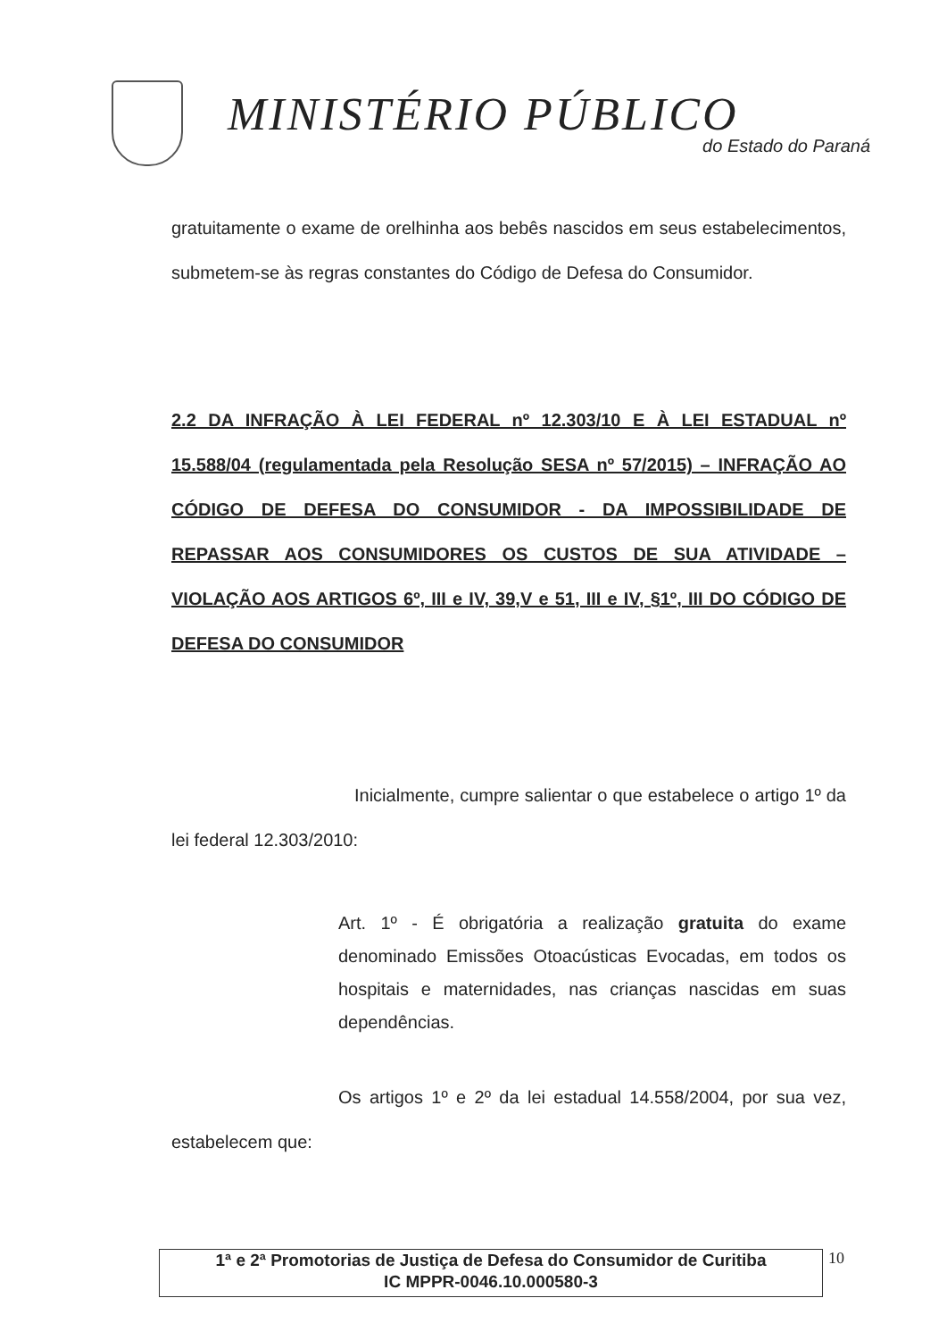MINISTÉRIO PÚBLICO
do Estado do Paraná
gratuitamente o exame de orelhinha aos bebês nascidos em seus estabelecimentos, submetem-se às regras constantes do Código de Defesa do Consumidor.
2.2 DA INFRAÇÃO À LEI FEDERAL nº 12.303/10 E À LEI ESTADUAL nº 15.588/04 (regulamentada pela Resolução SESA nº 57/2015) – INFRAÇÃO AO CÓDIGO DE DEFESA DO CONSUMIDOR - DA IMPOSSIBILIDADE DE REPASSAR AOS CONSUMIDORES OS CUSTOS DE SUA ATIVIDADE – VIOLAÇÃO AOS ARTIGOS 6º, III e IV, 39,V e 51, III e IV, §1º, III DO CÓDIGO DE DEFESA DO CONSUMIDOR
Inicialmente, cumpre salientar o que estabelece o artigo 1º da lei federal 12.303/2010:
Art. 1º - É obrigatória a realização gratuita do exame denominado Emissões Otoacústicas Evocadas, em todos os hospitais e maternidades, nas crianças nascidas em suas dependências.
Os artigos 1º e 2º da lei estadual 14.558/2004, por sua vez, estabelecem que:
1ª e 2ª Promotorias de Justiça de Defesa do Consumidor de Curitiba
IC MPPR-0046.10.000580-3
10